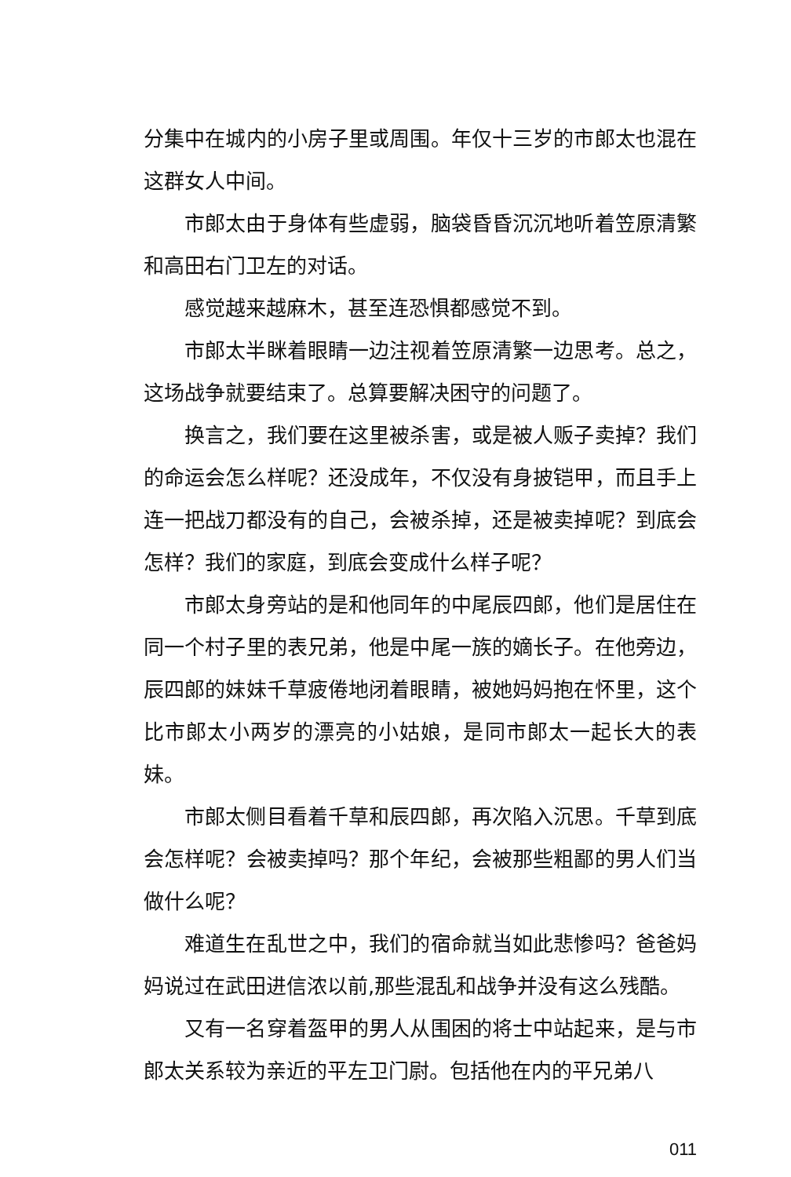分集中在城内的小房子里或周围。年仅十三岁的市郎太也混在这群女人中间。
市郎太由于身体有些虚弱，脑袋昏昏沉沉地听着笠原清繁和高田右门卫左的对话。
感觉越来越麻木，甚至连恐惧都感觉不到。
市郎太半眯着眼睛一边注视着笠原清繁一边思考。总之，这场战争就要结束了。总算要解决困守的问题了。
换言之，我们要在这里被杀害，或是被人贩子卖掉？我们的命运会怎么样呢？还没成年，不仅没有身披铠甲，而且手上连一把战刀都没有的自己，会被杀掉，还是被卖掉呢？到底会怎样？我们的家庭，到底会变成什么样子呢？
市郎太身旁站的是和他同年的中尾辰四郎，他们是居住在同一个村子里的表兄弟，他是中尾一族的嫡长子。在他旁边，辰四郎的妹妹千草疲倦地闭着眼睛，被她妈妈抱在怀里，这个比市郎太小两岁的漂亮的小姑娘，是同市郎太一起长大的表妹。
市郎太侧目看着千草和辰四郎，再次陷入沉思。千草到底会怎样呢？会被卖掉吗？那个年纪，会被那些粗鄙的男人们当做什么呢？
难道生在乱世之中，我们的宿命就当如此悲惨吗？爸爸妈妈说过在武田进信浓以前,那些混乱和战争并没有这么残酷。
又有一名穿着盔甲的男人从围困的将士中站起来，是与市郎太关系较为亲近的平左卫门尉。包括他在内的平兄弟八
011